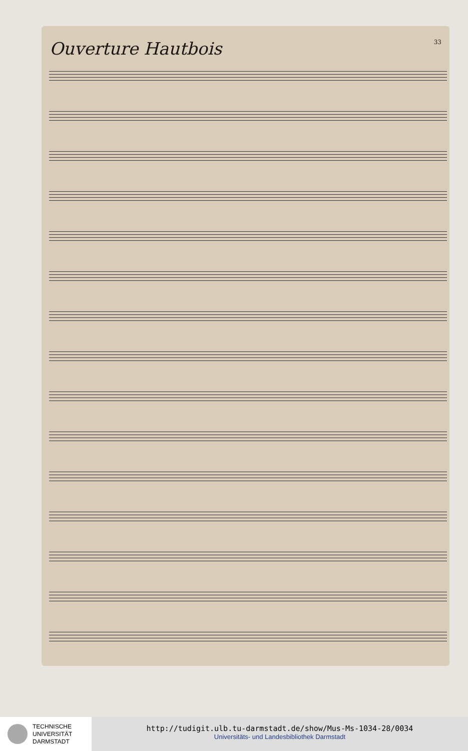Ouverture Hautbois 33
TECHNISCHE
UNIVERSITÄT
DARMSTADT
http://tudigit.ulb.tu-darmstadt.de/show/Mus-Ms-1034-28/0034
Universitäts- und Landesbibliothek Darmstadt